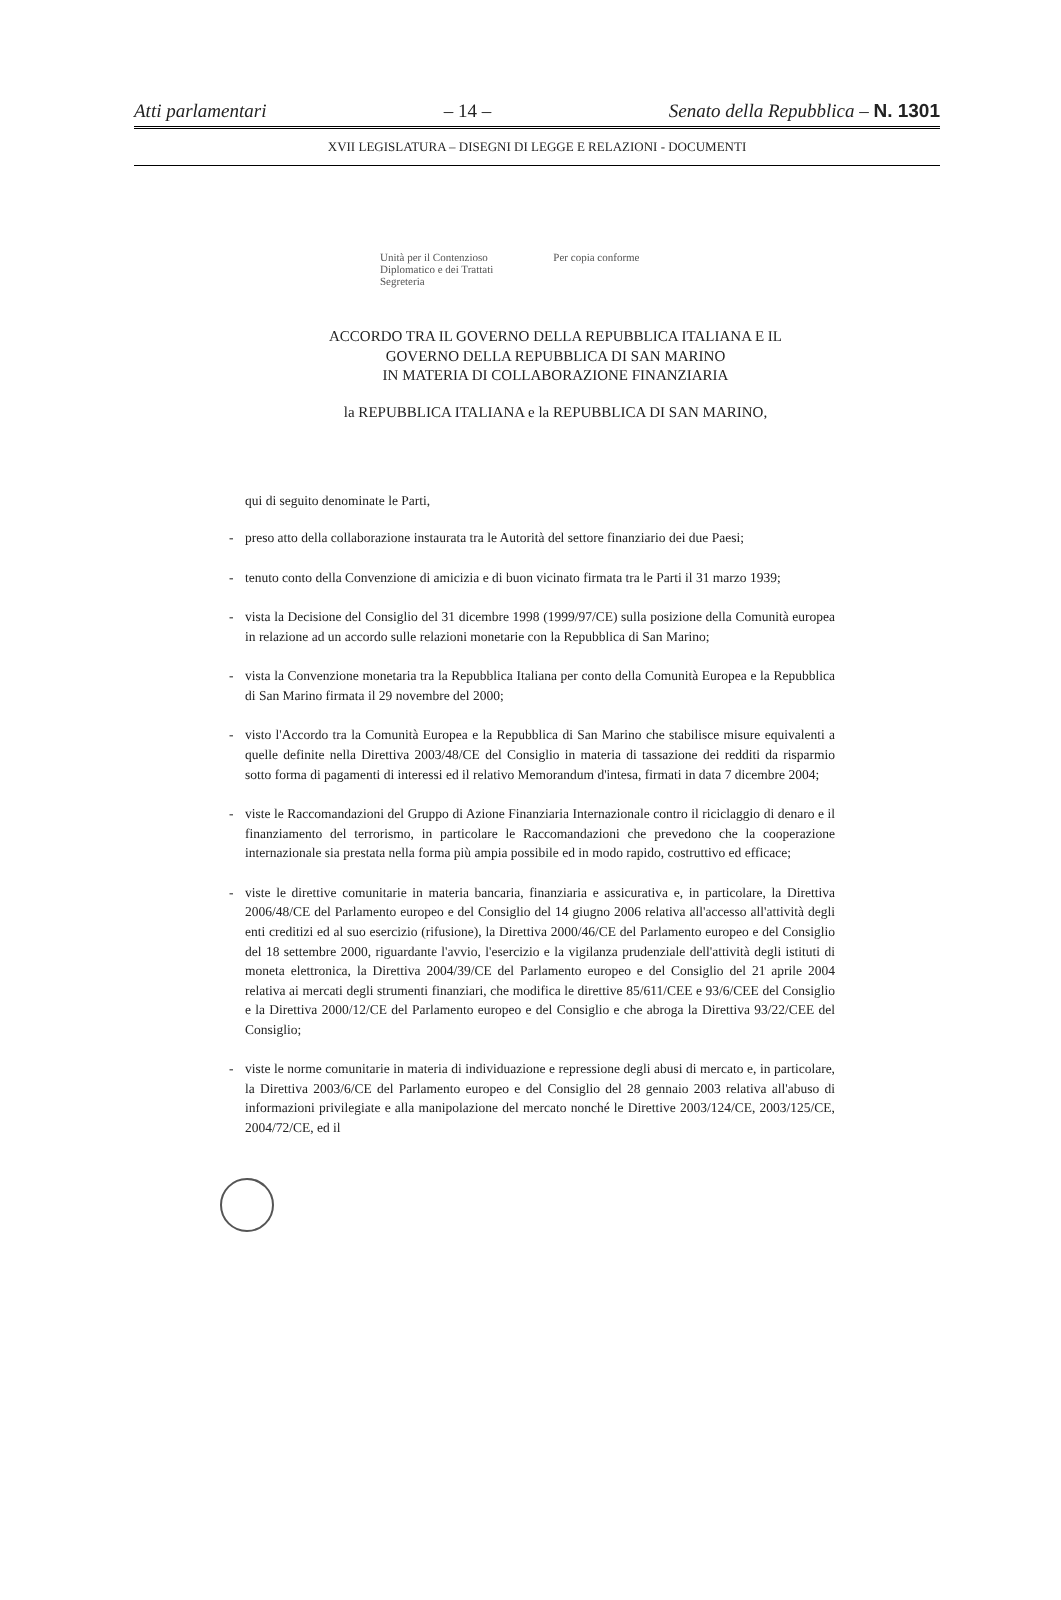Atti parlamentari – 14 – Senato della Repubblica – N. 1301
XVII LEGISLATURA – DISEGNI DI LEGGE E RELAZIONI - DOCUMENTI
Unità per il Contenzioso
Diplomatico e dei Trattati
Segreteria
Per copia conforme
ACCORDO TRA IL GOVERNO DELLA REPUBBLICA ITALIANA E IL
GOVERNO DELLA REPUBBLICA DI SAN MARINO
IN MATERIA DI COLLABORAZIONE FINANZIARIA
la REPUBBLICA ITALIANA e la REPUBBLICA DI SAN MARINO,
qui di seguito denominate le Parti,
- preso atto della collaborazione instaurata tra le Autorità del settore finanziario dei due Paesi;
- tenuto conto della Convenzione di amicizia e di buon vicinato firmata tra le Parti il 31 marzo 1939;
- vista la Decisione del Consiglio del 31 dicembre 1998 (1999/97/CE) sulla posizione della Comunità europea in relazione ad un accordo sulle relazioni monetarie con la Repubblica di San Marino;
- vista la Convenzione monetaria tra la Repubblica Italiana per conto della Comunità Europea e la Repubblica di San Marino firmata il 29 novembre del 2000;
- visto l'Accordo tra la Comunità Europea e la Repubblica di San Marino che stabilisce misure equivalenti a quelle definite nella Direttiva 2003/48/CE del Consiglio in materia di tassazione dei redditi da risparmio sotto forma di pagamenti di interessi ed il relativo Memorandum d'intesa, firmati in data 7 dicembre 2004;
- viste le Raccomandazioni del Gruppo di Azione Finanziaria Internazionale contro il riciclaggio di denaro e il finanziamento del terrorismo, in particolare le Raccomandazioni che prevedono che la cooperazione internazionale sia prestata nella forma più ampia possibile ed in modo rapido, costruttivo ed efficace;
- viste le direttive comunitarie in materia bancaria, finanziaria e assicurativa e, in particolare, la Direttiva 2006/48/CE del Parlamento europeo e del Consiglio del 14 giugno 2006 relativa all'accesso all'attività degli enti creditizi ed al suo esercizio (rifusione), la Direttiva 2000/46/CE del Parlamento europeo e del Consiglio del 18 settembre 2000, riguardante l'avvio, l'esercizio e la vigilanza prudenziale dell'attività degli istituti di moneta elettronica, la Direttiva 2004/39/CE del Parlamento europeo e del Consiglio del 21 aprile 2004 relativa ai mercati degli strumenti finanziari, che modifica le direttive 85/611/CEE e 93/6/CEE del Consiglio e la Direttiva 2000/12/CE del Parlamento europeo e del Consiglio e che abroga la Direttiva 93/22/CEE del Consiglio;
- viste le norme comunitarie in materia di individuazione e repressione degli abusi di mercato e, in particolare, la Direttiva 2003/6/CE del Parlamento europeo e del Consiglio del 28 gennaio 2003 relativa all'abuso di informazioni privilegiate e alla manipolazione del mercato nonché le Direttive 2003/124/CE, 2003/125/CE, 2004/72/CE, ed il